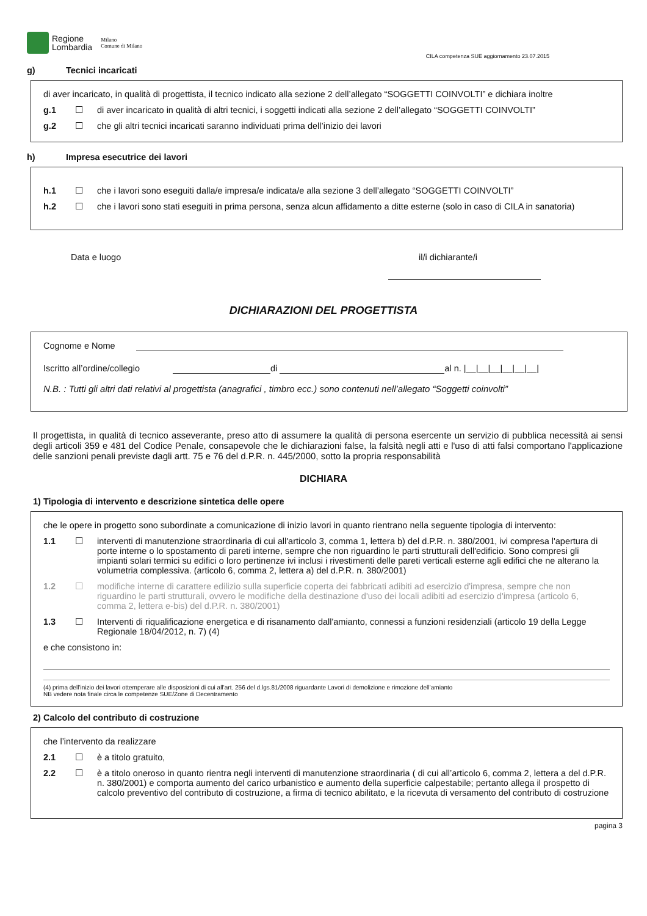Regione
Lombardia
Milano
Comune di Milano
CILA competenza SUE aggiornamento 23.07.2015
g) Tecnici incaricati
di aver incaricato, in qualità di progettista, il tecnico indicato alla sezione 2 dell’allegato “SOGGETTI COINVOLTI” e dichiara inoltre
g.1 ☐ di aver incaricato in qualità di altri tecnici, i soggetti indicati alla sezione 2 dell’allegato “SOGGETTI COINVOLTI”
g.2 ☐ che gli altri tecnici incaricati saranno individuati prima dell’inizio dei lavori
h) Impresa esecutrice dei lavori
h.1 ☐ che i lavori sono eseguiti dalla/e impresa/e indicata/e alla sezione 3 dell’allegato “SOGGETTI COINVOLTI”
h.2 ☐ che i lavori sono stati eseguiti in prima persona, senza alcun affidamento a ditte esterne (solo in caso di CILA in sanatoria)
Data e luogo il/i dichiarante/i
DICHIARAZIONI DEL PROGETTISTA
Cognome e Nome
Iscritto all’ordine/collegio di al n. |__|__|__|__|__|__|
N.B. : Tutti gli altri dati relativi al progettista (anagrafici , timbro ecc.) sono contenuti nell’allegato “Soggetti coinvolti”
Il progettista, in qualità di tecnico asseverante, preso atto di assumere la qualità di persona esercente un servizio di pubblica necessità ai sensi degli articoli 359 e 481 del Codice Penale, consapevole che le dichiarazioni false, la falsità negli atti e l'uso di atti falsi comportano l'applicazione delle sanzioni penali previste dagli artt. 75 e 76 del d.P.R. n. 445/2000, sotto la propria responsabilità
DICHIARA
1) Tipologia di intervento e descrizione sintetica delle opere
che le opere in progetto sono subordinate a comunicazione di inizio lavori in quanto rientrano nella seguente tipologia di intervento:
1.1 ☐ interventi di manutenzione straordinaria di cui all'articolo 3, comma 1, lettera b) del d.P.R. n. 380/2001, ivi compresa l'apertura di porte interne o lo spostamento di pareti interne, sempre che non riguardino le parti strutturali dell'edificio. Sono compresi gli impianti solari termici su edifici o loro pertinenze ivi inclusi i rivestimenti delle pareti verticali esterne agli edifici che ne alterano la volumetria complessiva. (articolo 6, comma 2, lettera a) del d.P.R. n. 380/2001)
1.2 ☐ modifiche interne di carattere edilizio sulla superficie coperta dei fabbricati adibiti ad esercizio d'impresa, sempre che non riguardino le parti strutturali, ovvero le modifiche della destinazione d'uso dei locali adibiti ad esercizio d'impresa (articolo 6, comma 2, lettera e-bis) del d.P.R. n. 380/2001)
1.3 ☐ Interventi di riqualificazione energetica e di risanamento dall'amianto, connessi a funzioni residenziali (articolo 19 della Legge Regionale 18/04/2012, n. 7) (4)
e che consistono in:
(4) prima dell’inizio dei lavori ottemperare alle disposizioni di cui all’art. 256 del d.lgs.81/2008 riguardante Lavori di demolizione e rimozione dell’amianto
NB vedere nota finale circa le competenze SUE/Zone di Decentramento
2) Calcolo del contributo di costruzione
che l’intervento da realizzare
2.1 ☐ è a titolo gratuito,
2.2 ☐ è a titolo oneroso in quanto rientra negli interventi di manutenzione straordinaria ( di cui all’articolo 6, comma 2, lettera a del d.P.R. n. 380/2001) e comporta aumento del carico urbanistico e aumento della superficie calpestabile; pertanto allega il prospetto di calcolo preventivo del contributo di costruzione, a firma di tecnico abilitato, e la ricevuta di versamento del contributo di costruzione
pagina 3